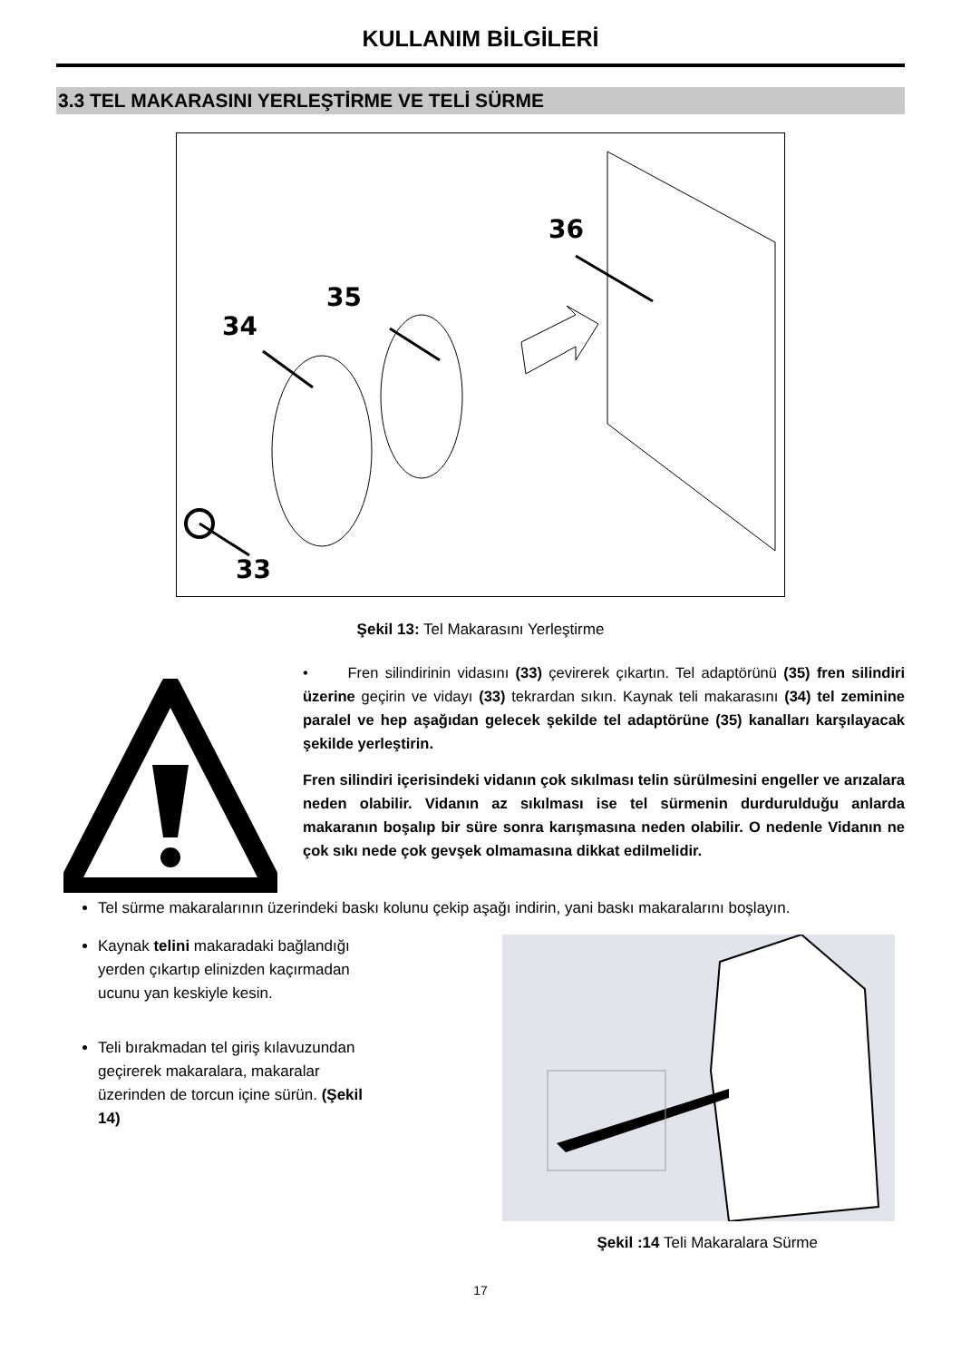KULLANIM BİLGİLERİ
3.3 TEL MAKARASINI YERLEŞTİRME VE TELİ SÜRME
36
35
34
33
Şekil 13: Tel Makarasını Yerleştirme
• Fren silindirinin vidasını (33) çevirerek çıkartın. Tel adaptörünü (35) fren silindiri üzerine geçirin ve vidayı (33) tekrardan sıkın. Kaynak teli makarasını (34) tel zeminine paralel ve hep aşağıdan gelecek şekilde tel adaptörüne (35) kanalları karşılayacak şekilde yerleştirin.
Fren silindiri içerisindeki vidanın çok sıkılması telin sürülmesini engeller ve arızalara neden olabilir. Vidanın az sıkılması ise tel sürmenin durdurulduğu anlarda makaranın boşalıp bir süre sonra karışmasına neden olabilir. O nedenle Vidanın ne çok sıkı nede çok gevşek olmamasına dikkat edilmelidir.
Tel sürme makaralarının üzerindeki baskı kolunu çekip aşağı indirin, yani baskı makaralarını boşlayın.
Kaynak telini makaradaki bağlandığı yerden çıkartıp elinizden kaçırmadan ucunu yan keskiyle kesin.
Teli bırakmadan tel giriş kılavuzundan geçirerek makaralara, makaralar üzerinden de torcun içine sürün. (Şekil 14)
Şekil :14 Teli Makaralara Sürme
17